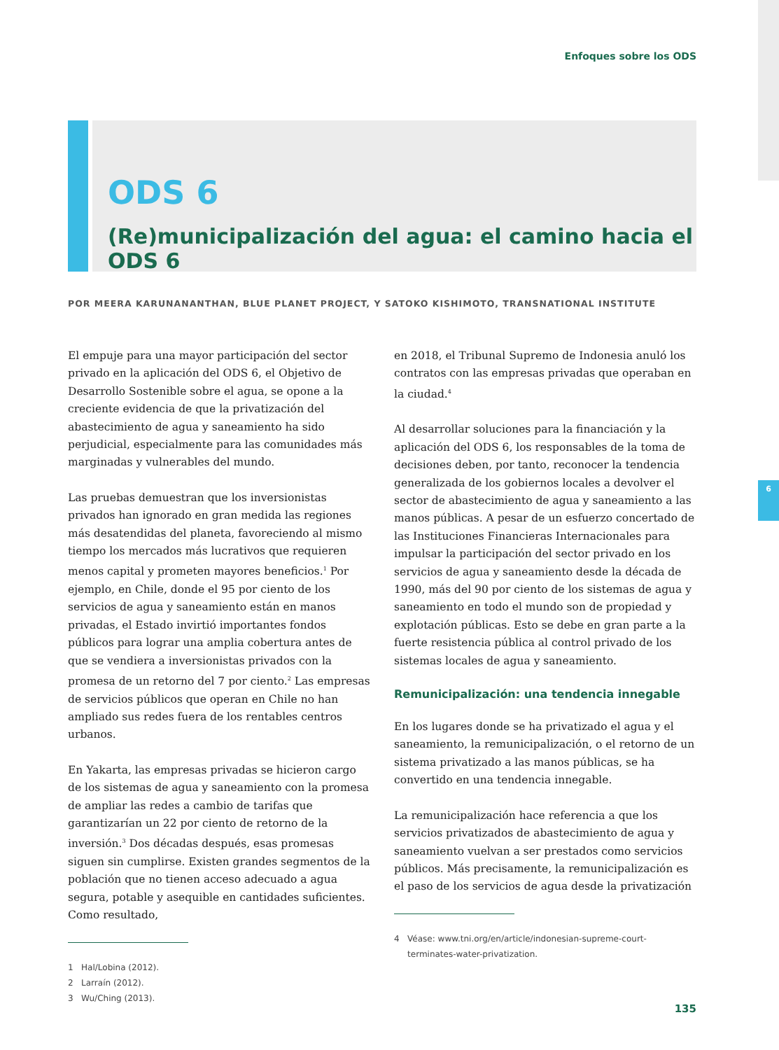Enfoques sobre los ODS
ODS 6
(Re)municipalización del agua: el camino hacia el ODS 6
POR MEERA KARUNANANTHAN, BLUE PLANET PROJECT, Y SATOKO KISHIMOTO, TRANSNATIONAL INSTITUTE
El empuje para una mayor participación del sector privado en la aplicación del ODS 6, el Objetivo de Desarrollo Sostenible sobre el agua, se opone a la creciente evidencia de que la privatización del abastecimiento de agua y saneamiento ha sido perjudicial, especialmente para las comunidades más marginadas y vulnerables del mundo.
Las pruebas demuestran que los inversionistas privados han ignorado en gran medida las regiones más desatendidas del planeta, favoreciendo al mismo tiempo los mercados más lucrativos que requieren menos capital y prometen mayores beneficios.<sup>1</sup> Por ejemplo, en Chile, donde el 95 por ciento de los servicios de agua y saneamiento están en manos privadas, el Estado invirtió importantes fondos públicos para lograr una amplia cobertura antes de que se vendiera a inversionistas privados con la promesa de un retorno del 7 por ciento.<sup>2</sup> Las empresas de servicios públicos que operan en Chile no han ampliado sus redes fuera de los rentables centros urbanos.
En Yakarta, las empresas privadas se hicieron cargo de los sistemas de agua y saneamiento con la promesa de ampliar las redes a cambio de tarifas que garantizarían un 22 por ciento de retorno de la inversión.<sup>3</sup> Dos décadas después, esas promesas siguen sin cumplirse. Existen grandes segmentos de la población que no tienen acceso adecuado a agua segura, potable y asequible en cantidades suficientes. Como resultado,
1 Hal/Lobina (2012).
2 Larraín (2012).
3 Wu/Ching (2013).
en 2018, el Tribunal Supremo de Indonesia anuló los contratos con las empresas privadas que operaban en la ciudad.<sup>4</sup>
Al desarrollar soluciones para la financiación y la aplicación del ODS 6, los responsables de la toma de decisiones deben, por tanto, reconocer la tendencia generalizada de los gobiernos locales a devolver el sector de abastecimiento de agua y saneamiento a las manos públicas. A pesar de un esfuerzo concertado de las Instituciones Financieras Internacionales para impulsar la participación del sector privado en los servicios de agua y saneamiento desde la década de 1990, más del 90 por ciento de los sistemas de agua y saneamiento en todo el mundo son de propiedad y explotación públicas. Esto se debe en gran parte a la fuerte resistencia pública al control privado de los sistemas locales de agua y saneamiento.
Remunicipalización: una tendencia innegable
En los lugares donde se ha privatizado el agua y el saneamiento, la remunicipalización, o el retorno de un sistema privatizado a las manos públicas, se ha convertido en una tendencia innegable.
La remunicipalización hace referencia a que los servicios privatizados de abastecimiento de agua y saneamiento vuelvan a ser prestados como servicios públicos. Más precisamente, la remunicipalización es el paso de los servicios de agua desde la privatización
4 Véase: www.tni.org/en/article/indonesian-supreme-court-
terminates-water-privatization.
6
135